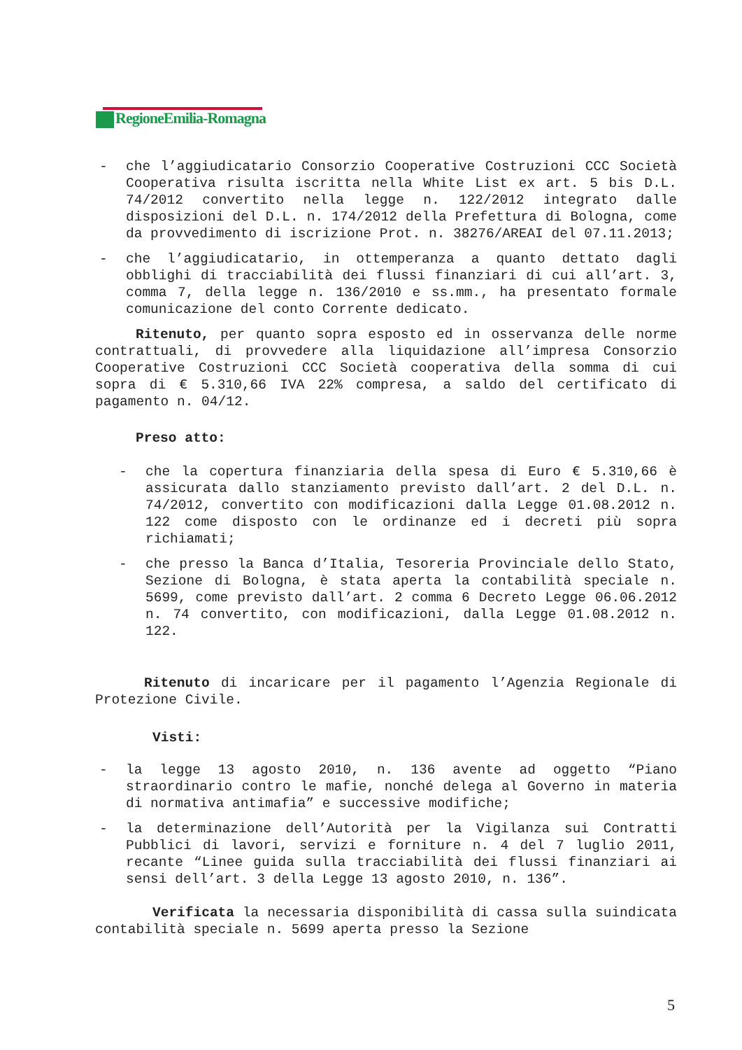RegioneEmilia-Romagna
- che l’aggiudicatario Consorzio Cooperative Costruzioni CCC Società Cooperativa risulta iscritta nella White List ex art. 5 bis D.L. 74/2012 convertito nella legge n. 122/2012 integrato dalle disposizioni del D.L. n. 174/2012 della Prefettura di Bologna, come da provvedimento di iscrizione Prot. n. 38276/AREAI del 07.11.2013;
- che l’aggiudicatario, in ottemperanza a quanto dettato dagli obblighi di tracciabilità dei flussi finanziari di cui all’art. 3, comma 7, della legge n. 136/2010 e ss.mm., ha presentato formale comunicazione del conto Corrente dedicato.
Ritenuto, per quanto sopra esposto ed in osservanza delle norme contrattuali, di provvedere alla liquidazione all’impresa Consorzio Cooperative Costruzioni CCC Società cooperativa della somma di cui sopra di € 5.310,66 IVA 22% compresa, a saldo del certificato di pagamento n. 04/12.
Preso atto:
- che la copertura finanziaria della spesa di Euro € 5.310,66 è assicurata dallo stanziamento previsto dall’art. 2 del D.L. n. 74/2012, convertito con modificazioni dalla Legge 01.08.2012 n. 122 come disposto con le ordinanze ed i decreti più sopra richiamati;
- che presso la Banca d’Italia, Tesoreria Provinciale dello Stato, Sezione di Bologna, è stata aperta la contabilità speciale n. 5699, come previsto dall’art. 2 comma 6 Decreto Legge 06.06.2012 n. 74 convertito, con modificazioni, dalla Legge 01.08.2012 n. 122.
Ritenuto di incaricare per il pagamento l’Agenzia Regionale di Protezione Civile.
Visti:
- la legge 13 agosto 2010, n. 136 avente ad oggetto “Piano straordinario contro le mafie, nonché delega al Governo in materia di normativa antimafia” e successive modifiche;
- la determinazione dell’Autorità per la Vigilanza sui Contratti Pubblici di lavori, servizi e forniture n. 4 del 7 luglio 2011, recante “Linee guida sulla tracciabilità dei flussi finanziari ai sensi dell’art. 3 della Legge 13 agosto 2010, n. 136”.
Verificata la necessaria disponibilità di cassa sulla suindicata contabilità speciale n. 5699 aperta presso la Sezione
5